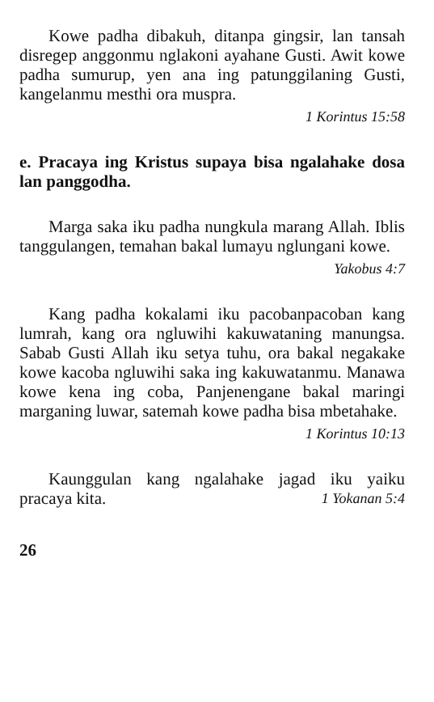Kowe padha dibakuh, ditanpa gingsir, lan tansah disregep anggonmu nglakoni ayahane Gusti. Awit kowe padha sumurup, yen ana ing patunggilaning Gusti, kangelanmu mesthi ora muspra.
1 Korintus 15:58
e. Pracaya ing Kristus supaya bisa ngalahake dosa lan panggodha.
Marga saka iku padha nungkula marang Allah. Iblis tanggulangen, temahan bakal lumayu nglungani kowe.
Yakobus 4:7
Kang padha kokalami iku pacobanpacoban kang lumrah, kang ora ngluwihi kakuwataning manungsa. Sabab Gusti Allah iku setya tuhu, ora bakal negakake kowe kacoba ngluwihi saka ing kakuwatanmu. Manawa kowe kena ing coba, Panjenengane bakal maringi marganing luwar, satemah kowe padha bisa mbetahake.
1 Korintus 10:13
Kaunggulan kang ngalahake jagad iku yaiku pracaya kita. 1 Yokanan 5:4
26